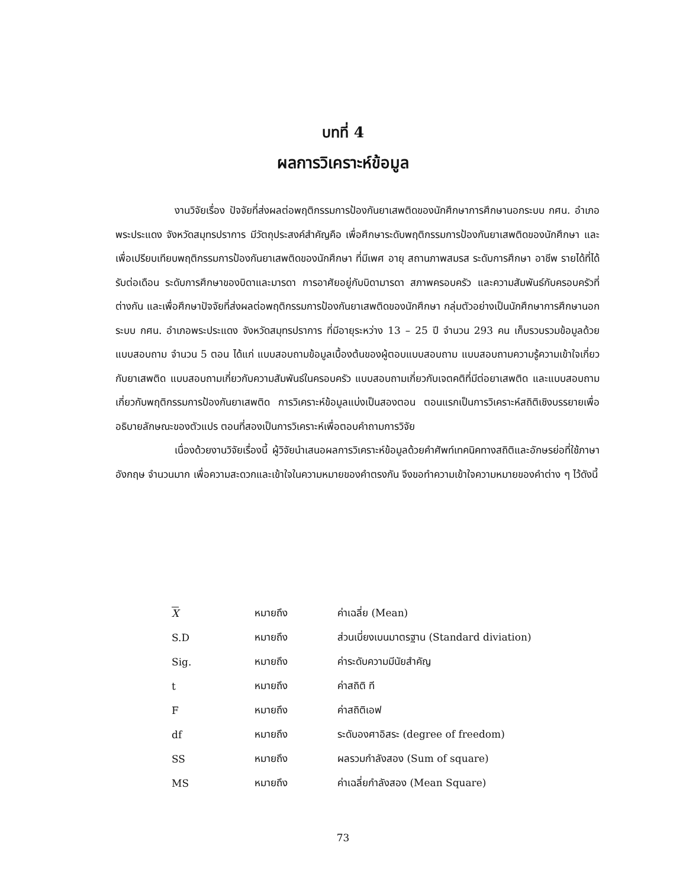บทที่ 4
ผลการวิเคราะห์ข้อมูล
งานวิจัยเรื่อง ปัจจัยที่ส่งผลต่อพฤติกรรมการป้องกันยาเสพติดของนักศึกษาการศึกษานอกระบบ กศน. อำเภอพระประแดง จังหวัดสมุทรปราการ มีวัตถุประสงค์สำคัญคือ เพื่อศึกษาระดับพฤติกรรมการป้องกันยาเสพติดของนักศึกษา และเพื่อเปรียบเทียบพฤติกรรมการป้องกันยาเสพติดของนักศึกษา ที่มีเพศ อายุ สถานภาพสมรส ระดับการศึกษา อาชีพ รายได้ที่ได้รับต่อเดือน ระดับการศึกษาของบิดาและมารดา การอาศัยอยู่กับบิดามารดา สภาพครอบครัว และความสัมพันธ์กับครอบครัวที่ต่างกัน และเพื่อศึกษาปัจจัยที่ส่งผลต่อพฤติกรรมการป้องกันยาเสพติดของนักศึกษา กลุ่มตัวอย่างเป็นนักศึกษาการศึกษานอกระบบ กศน. อำเภอพระประแดง จังหวัดสมุทรปราการ ที่มีอายุระหว่าง 13 – 25 ปี จำนวน 293 คน เก็บรวบรวมข้อมูลด้วยแบบสอบถาม จำนวน 5 ตอน ได้แก่ แบบสอบถามข้อมูลเบื้องต้นของผู้ตอบแบบสอบถาม แบบสอบถามความรู้ความเข้าใจเกี่ยวกับยาเสพติด แบบสอบถามเกี่ยวกับความสัมพันธ์ในครอบครัว แบบสอบถามเกี่ยวกับเจตคติที่มีต่อยาเสพติด และแบบสอบถามเกี่ยวกับพฤติกรรมการป้องกันยาเสพติด การวิเคราะห์ข้อมูลแบ่งเป็นสองตอน ตอนแรกเป็นการวิเคราะห์สถิติเชิงบรรยายเพื่ออธิบายลักษณะของตัวแปร ตอนที่สองเป็นการวิเคราะห์เพื่อตอบคำถามการวิจัย
เนื่องด้วยงานวิจัยเรื่องนี้ ผู้วิจัยนำเสนอผลการวิเคราะห์ข้อมูลด้วยคำศัพท์เทคนิคทางสถิติและอักษรย่อที่ใช้ภาษาอังกฤษ จำนวนมาก เพื่อความสะดวกและเข้าใจในความหมายของคำตรงกัน จึงขอทำความเข้าใจความหมายของคำต่าง ๆ ไว้ดังนี้
| X | หมายถึง | ค่าเฉลี่ย (Mean) |
| S.D | หมายถึง | ส่วนเบี่ยงเบนมาตรฐาน (Standard diviation) |
| Sig. | หมายถึง | ค่าระดับความมีนัยสำคัญ |
| t | หมายถึง | ค่าสถิติ ที |
| F | หมายถึง | ค่าสถิติเอฟ |
| df | หมายถึง | ระดับองศาอิสระ (degree of freedom) |
| SS | หมายถึง | ผลรวมกำลังสอง (Sum of square) |
| MS | หมายถึง | ค่าเฉลี่ยกำลังสอง (Mean Square) |
73